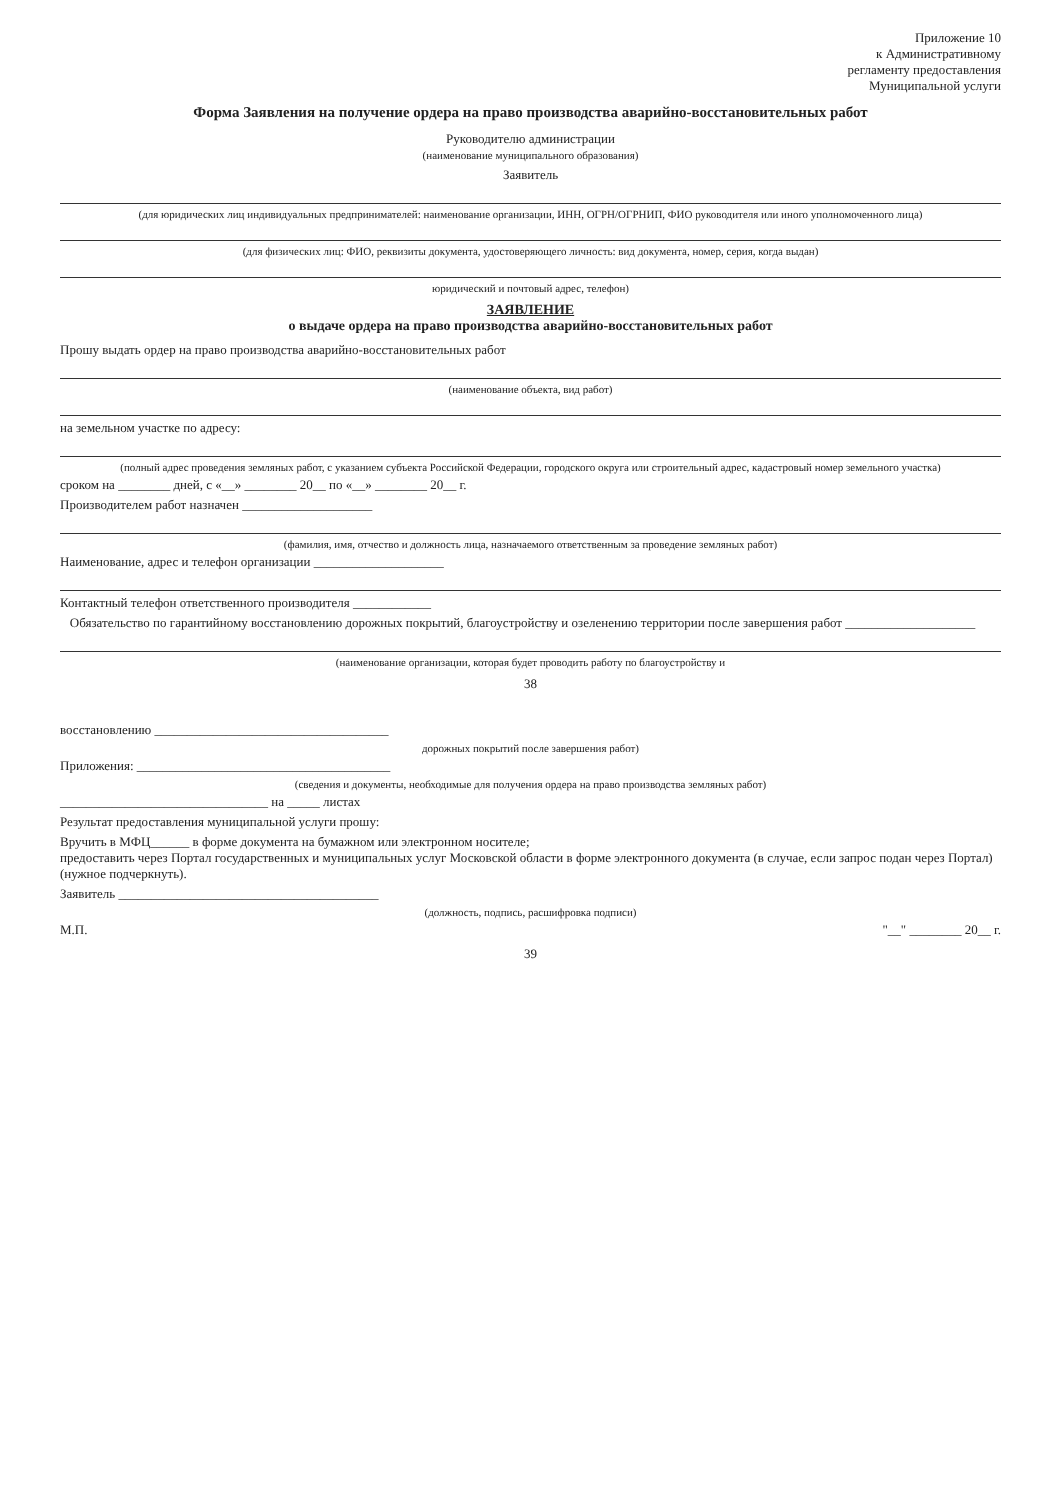Приложение 10
к Административному
регламенту предоставления
Муниципальной услуги
Форма Заявления на получение ордера на право производства аварийно-восстановительных работ
Руководителю администрации
(наименование муниципального образования)
Заявитель
(для юридических лиц индивидуальных предпринимателей: наименование организации, ИНН, ОГРН/ОГРНИП, ФИО руководителя или иного уполномоченного лица)
(для физических лиц: ФИО, реквизиты документа, удостоверяющего личность: вид документа, номер, серия, когда выдан)
юридический и почтовый адрес, телефон)
ЗАЯВЛЕНИЕ
о выдаче ордера на право производства аварийно-восстановительных работ
Прошу выдать ордер на право производства аварийно-восстановительных работ
(наименование объекта, вид работ)
на земельном участке по адресу:
(полный адрес проведения земляных работ, с указанием субъекта Российской Федерации, городского округа или строительный адрес, кадастровый номер земельного участка)
сроком на ________ дней, с «__» ________ 20__ по «__» ________ 20__ г.
Производителем работ назначен ____________________
(фамилия, имя, отчество и должность лица, назначаемого ответственным за проведение земляных работ)
Наименование, адрес и телефон организации ____________________
Контактный телефон ответственного производителя ____________
Обязательство по гарантийному восстановлению дорожных покрытий, благоустройству и озеленению территории после завершения работ ____________________
(наименование организации, которая будет проводить работу по благоустройству и
38
восстановлению ____________________________________
дорожных покрытий после завершения работ)
Приложения: _______________________________________
(сведения и документы, необходимые для получения ордера на право производства земляных работ)
________________________________ на _____ листах
Результат предоставления муниципальной услуги прошу:
Вручить в МФЦ______ в форме документа на бумажном или электронном носителе;
предоставить через Портал государственных и муниципальных услуг Московской области в форме электронного документа (в случае, если запрос подан через Портал) (нужное подчеркнуть).
Заявитель ________________________________________
(должность, подпись, расшифровка подписи)
М.П. "__" ________ 20__ г.
39